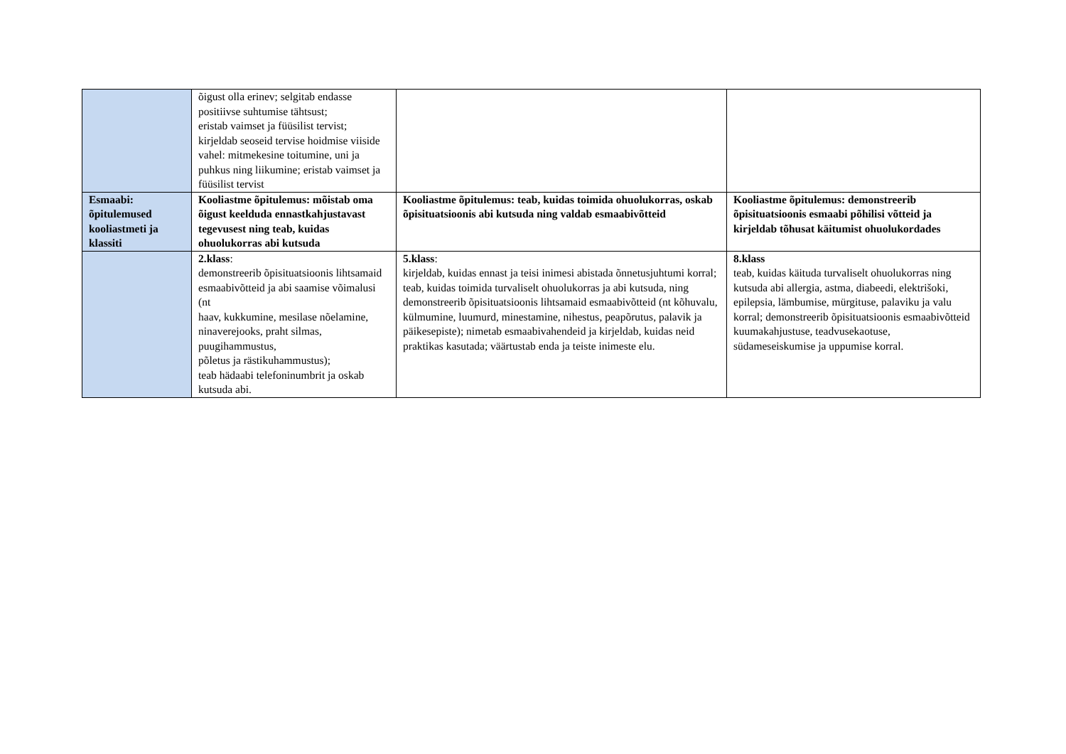| | õigust olla erinev; selgitab endasse positiivse suhtumise tähtsust; eristab vaimset ja füüsilist tervist; kirjeldab seoseid tervise hoidmise viiside vahel: mitmekesine toitumine, uni ja puhkus ning liikumine; eristab vaimset ja füüsilist tervist | | |
| Esmaabi: õpitulemused kooliastmeti ja klassiti | Kooliastme õpitulemus: mõistab oma õigust keelduda ennastkahjustavast tegevusest ning teab, kuidas ohuolukorras abi kutsuda | Kooliastme õpitulemus: teab, kuidas toimida ohuolukorras, oskab õpisituatsioonis abi kutsuda ning valdab esmaabivõtteid | Kooliastme õpitulemus: demonstreerib õpisituatsioonis esmaabi põhilisi võtteid ja kirjeldab tõhusat käitumist ohuolukordades |
| | 2.klass : demonstreerib õpisituatsioonis lihtsamaid esmaabivõtteid ja abi saamise võimalusi (nt haav, kukkumine, mesilase nõelamine, ninaverejooks, praht silmas, puugihammustus, põletus ja rästikuhammustus); teab hädaabi telefoninumbrit ja oskab kutsuda abi. | 5.klass : kirjeldab, kuidas ennast ja teisi inimesi abistada õnnetusjuhtumi korral; teab, kuidas toimida turvaliselt ohuolukorras ja abi kutsuda, ning demonstreerib õpisituatsioonis lihtsamaid esmaabivõtteid (nt kõhuvalu, külmumine, luumurd, minestamine, nihestus, peapõrutus, palavik ja päikesepiste); nimetab esmaabivahendeid ja kirjeldab, kuidas neid praktikas kasutada; väärtustab enda ja teiste inimeste elu. | 8.klass teab, kuidas käituda turvaliselt ohuolukorras ning kutsuda abi allergia, astma, diabeedi, elektrišoki, epilepsia, lämbumise, mürgituse, palaviku ja valu korral; demonstreerib õpisituatsioonis esmaabivõtteid kuumakahjustuse, teadvusekaotuse, südameseiskumise ja uppumise korral. |